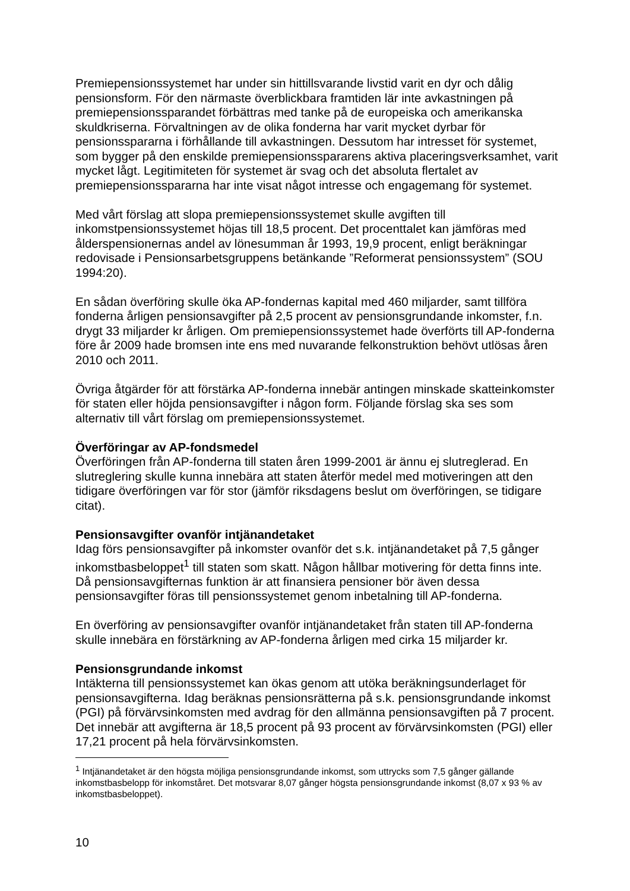Premiepensionssystemet har under sin hittillsvarande livstid varit en dyr och dålig pensionsform. För den närmaste överblickbara framtiden lär inte avkastningen på premiepensionssparandet förbättras med tanke på de europeiska och amerikanska skuldkriserna. Förvaltningen av de olika fonderna har varit mycket dyrbar för pensionsspararna i förhållande till avkastningen. Dessutom har intresset för systemet, som bygger på den enskilde premiepensionsspararens aktiva placeringsverksamhet, varit mycket lågt. Legitimiteten för systemet är svag och det absoluta flertalet av premiepensionsspararna har inte visat något intresse och engagemang för systemet.
Med vårt förslag att slopa premiepensionssystemet skulle avgiften till inkomstpensionssystemet höjas till 18,5 procent. Det procenttalet kan jämföras med ålderspensionernas andel av lönesumman år 1993, 19,9 procent, enligt beräkningar redovisade i Pensionsarbetsgruppens betänkande ”Reformerat pensionssystem” (SOU 1994:20).
En sådan överföring skulle öka AP-fondernas kapital med 460 miljarder, samt tillföra fonderna årligen pensionsavgifter på 2,5 procent av pensionsgrundande inkomster, f.n. drygt 33 miljarder kr årligen. Om premiepensionssystemet hade överförts till AP-fonderna före år 2009 hade bromsen inte ens med nuvarande felkonstruktion behövt utlösas åren 2010 och 2011.
Övriga åtgärder för att förstärka AP-fonderna innebär antingen minskade skatteinkomster för staten eller höjda pensionsavgifter i någon form. Följande förslag ska ses som alternativ till vårt förslag om premiepensionssystemet.
Överföringar av AP-fondsmedel
Överföringen från AP-fonderna till staten åren 1999-2001 är ännu ej slutreglerad. En slutreglering skulle kunna innebära att staten återför medel med motiveringen att den tidigare överföringen var för stor (jämför riksdagens beslut om överföringen, se tidigare citat).
Pensionsavgifter ovanför intjänandetaket
Idag förs pensionsavgifter på inkomster ovanför det s.k. intjänandetaket på 7,5 gånger inkomstbasbeloppet<sup>1</sup> till staten som skatt. Någon hållbar motivering för detta finns inte. Då pensionsavgifternas funktion är att finansiera pensioner bör även dessa pensionsavgifter föras till pensionssystemet genom inbetalning till AP-fonderna.
En överföring av pensionsavgifter ovanför intjänandetaket från staten till AP-fonderna skulle innebära en förstärkning av AP-fonderna årligen med cirka 15 miljarder kr.
Pensionsgrundande inkomst
Intäkterna till pensionssystemet kan ökas genom att utöka beräkningsunderlaget för pensionsavgifterna. Idag beräknas pensionsrätterna på s.k. pensionsgrundande inkomst (PGI) på förvärvsinkomsten med avdrag för den allmänna pensionsavgiften på 7 procent. Det innebär att avgifterna är 18,5 procent på 93 procent av förvärvsinkomsten (PGI) eller 17,21 procent på hela förvärvsinkomsten.
<sup>1</sup> Intjänandetaket är den högsta möjliga pensionsgrundande inkomst, som uttrycks som 7,5 gånger gällande inkomstbasbelopp för inkomståret. Det motsvarar 8,07 gånger högsta pensionsgrundande inkomst (8,07 x 93 % av inkomstbasbeloppet).
10